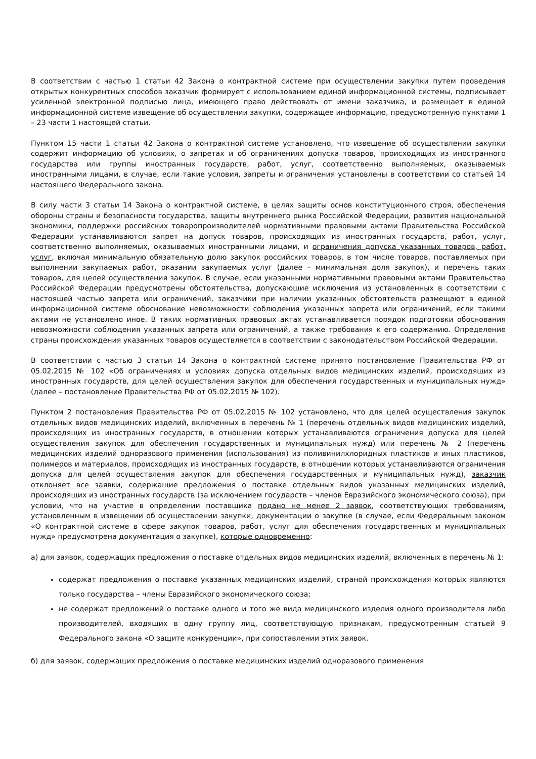В соответствии с частью 1 статьи 42 Закона о контрактной системе при осуществлении закупки путем проведения открытых конкурентных способов заказчик формирует с использованием единой информационной системы, подписывает усиленной электронной подписью лица, имеющего право действовать от имени заказчика, и размещает в единой информационной системе извещение об осуществлении закупки, содержащее информацию, предусмотренную пунктами 1 – 23 части 1 настоящей статьи.
Пунктом 15 части 1 статьи 42 Закона о контрактной системе установлено, что извещение об осуществлении закупки содержит информацию об условиях, о запретах и об ограничениях допуска товаров, происходящих из иностранного государства или группы иностранных государств, работ, услуг, соответственно выполняемых, оказываемых иностранными лицами, в случае, если такие условия, запреты и ограничения установлены в соответствии со статьей 14 настоящего Федерального закона.
В силу части 3 статьи 14 Закона о контрактной системе, в целях защиты основ конституционного строя, обеспечения обороны страны и безопасности государства, защиты внутреннего рынка Российской Федерации, развития национальной экономики, поддержки российских товаропроизводителей нормативными правовыми актами Правительства Российской Федерации устанавливаются запрет на допуск товаров, происходящих из иностранных государств, работ, услуг, соответственно выполняемых, оказываемых иностранными лицами, и ограничения допуска указанных товаров, работ, услуг, включая минимальную обязательную долю закупок российских товаров, в том числе товаров, поставляемых при выполнении закупаемых работ, оказании закупаемых услуг (далее – минимальная доля закупок), и перечень таких товаров, для целей осуществления закупок. В случае, если указанными нормативными правовыми актами Правительства Российской Федерации предусмотрены обстоятельства, допускающие исключения из установленных в соответствии с настоящей частью запрета или ограничений, заказчики при наличии указанных обстоятельств размещают в единой информационной системе обоснование невозможности соблюдения указанных запрета или ограничений, если такими актами не установлено иное. В таких нормативных правовых актах устанавливается порядок подготовки обоснования невозможности соблюдения указанных запрета или ограничений, а также требования к его содержанию. Определение страны происхождения указанных товаров осуществляется в соответствии с законодательством Российской Федерации.
В соответствии с частью 3 статьи 14 Закона о контрактной системе принято постановление Правительства РФ от 05.02.2015 № 102 «Об ограничениях и условиях допуска отдельных видов медицинских изделий, происходящих из иностранных государств, для целей осуществления закупок для обеспечения государственных и муниципальных нужд» (далее – постановление Правительства РФ от 05.02.2015 № 102).
Пунктом 2 постановления Правительства РФ от 05.02.2015 № 102 установлено, что для целей осуществления закупок отдельных видов медицинских изделий, включенных в перечень № 1 (перечень отдельных видов медицинских изделий, происходящих из иностранных государств, в отношении которых устанавливаются ограничения допуска для целей осуществления закупок для обеспечения государственных и муниципальных нужд) или перечень № 2 (перечень медицинских изделий одноразового применения (использования) из поливинилхлоридных пластиков и иных пластиков, полимеров и материалов, происходящих из иностранных государств, в отношении которых устанавливаются ограничения допуска для целей осуществления закупок для обеспечения государственных и муниципальных нужд), заказчик отклоняет все заявки, содержащие предложения о поставке отдельных видов указанных медицинских изделий, происходящих из иностранных государств (за исключением государств – членов Евразийского экономического союза), при условии, что на участие в определении поставщика подано не менее 2 заявок, соответствующих требованиям, установленным в извещении об осуществлении закупки, документации о закупке (в случае, если Федеральным законом «О контрактной системе в сфере закупок товаров, работ, услуг для обеспечения государственных и муниципальных нужд» предусмотрена документация о закупке), которые одновременно:
а) для заявок, содержащих предложения о поставке отдельных видов медицинских изделий, включенных в перечень № 1:
содержат предложения о поставке указанных медицинских изделий, страной происхождения которых являются только государства – члены Евразийского экономического союза;
не содержат предложений о поставке одного и того же вида медицинского изделия одного производителя либо производителей, входящих в одну группу лиц, соответствующую признакам, предусмотренным статьей 9 Федерального закона «О защите конкуренции», при сопоставлении этих заявок.
б) для заявок, содержащих предложения о поставке медицинских изделий одноразового применения